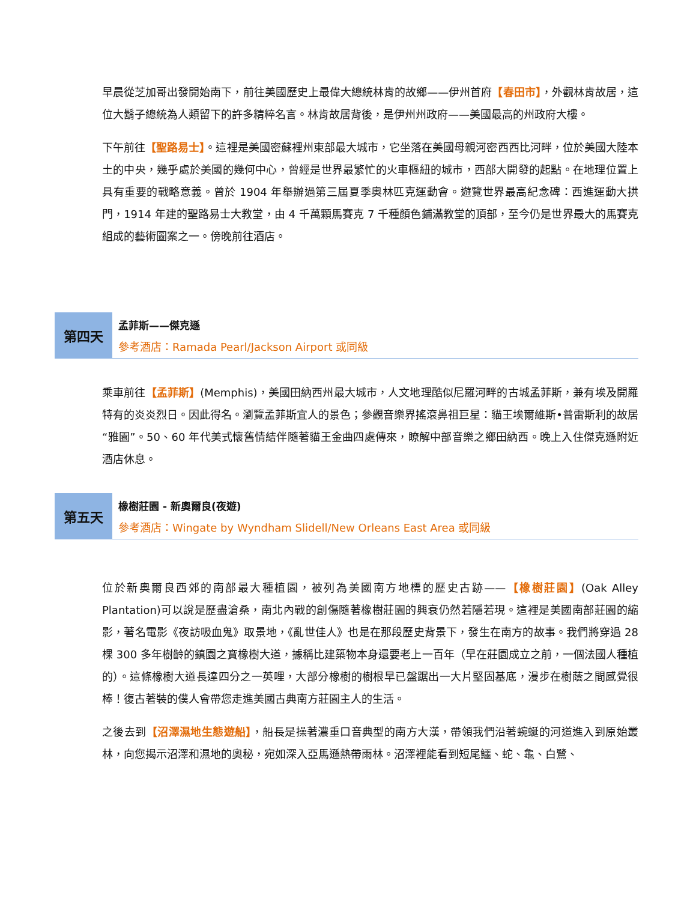早晨從芝加哥出發開始南下，前往美國歷史上最偉大總統林肯的故鄉——伊州首府【春田市】，外觀林肯故居，這位大鬍子總統為人類留下的許多精粹名言。林肯故居背後，是伊州州政府——美國最高的州政府大樓。
下午前往【聖路易士】。這裡是美國密蘇裡州東部最大城市，它坐落在美國母親河密西西比河畔，位於美國大陸本土的中央，幾乎處於美國的幾何中心，曾經是世界最繁忙的火車樞紐的城市，西部大開發的起點。在地理位置上具有重要的戰略意義。曾於 1904 年舉辦過第三屆夏季奧林匹克運動會。遊覽世界最高紀念碑：西進運動大拱門，1914 年建的聖路易士大教堂，由 4 千萬顆馬賽克 7 千種顏色鋪滿教堂的頂部，至今仍是世界最大的馬賽克組成的藝術圖案之一。傍晚前往酒店。
第四天
孟菲斯——傑克遜
參考酒店：Ramada Pearl/Jackson Airport 或同級
乘車前往【孟菲斯】(Memphis)，美國田納西州最大城市，人文地理酷似尼羅河畔的古城孟菲斯，兼有埃及開羅特有的炎炎烈日。因此得名。瀏覽孟菲斯宜人的景色；參觀音樂界搖滾鼻祖巨星：貓王埃爾維斯•普雷斯利的故居“雅園”。50、60 年代美式懷舊情結伴隨著貓王金曲四處傳來，瞭解中部音樂之鄉田納西。晚上入住傑克遜附近酒店休息。
第五天
橡樹莊園 - 新奧爾良(夜遊)
參考酒店：Wingate by Wyndham Slidell/New Orleans East Area 或同級
位於新奧爾良西郊的南部最大種植園，被列為美國南方地標的歷史古跡——【橡樹莊園】(Oak Alley Plantation)可以說是歷盡滄桑，南北內戰的創傷隨著橡樹莊園的興衰仍然若隱若現。這裡是美國南部莊園的縮影，著名電影《夜訪吸血鬼》取景地，《亂世佳人》也是在那段歷史背景下，發生在南方的故事。我們將穿過 28 棵 300 多年樹齡的鎮園之寶橡樹大道，據稱比建築物本身還要老上一百年（早在莊園成立之前，一個法國人種植的）。這條橡樹大道長達四分之一英哩，大部分橡樹的樹根早已盤踞出一大片堅固基底，漫步在樹蔭之間感覺很棒！復古著裝的僕人會帶您走進美國古典南方莊園主人的生活。
之後去到【沼澤濕地生態遊船】，船長是操著濃重口音典型的南方大漢，帶領我們沿著蜿蜒的河道進入到原始叢林，向您揭示沼澤和濕地的奧秘，宛如深入亞馬遜熱帶雨林。沼澤裡能看到短尾鱷、蛇、龜、白鷺、